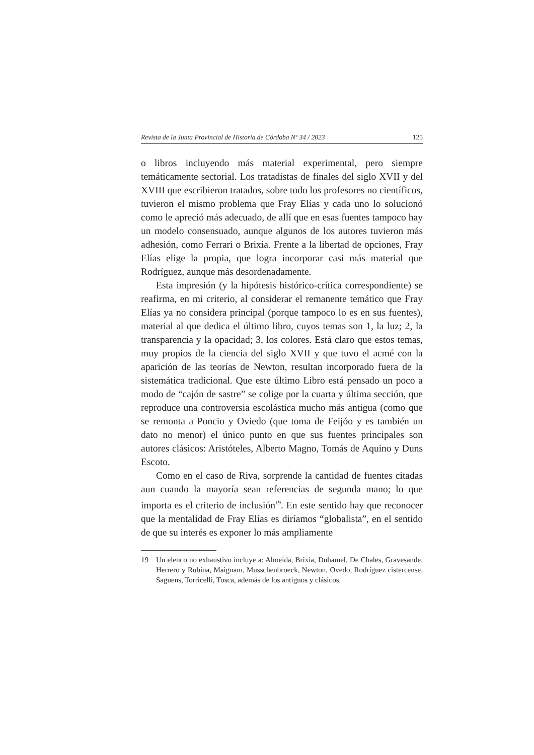Revista de la Junta Provincial de Historia de Córdoba Nº 34 / 2023 125
o libros incluyendo más material experimental, pero siempre temáticamente sectorial. Los tratadistas de finales del siglo XVII y del XVIII que escribieron tratados, sobre todo los profesores no científicos, tuvieron el mismo problema que Fray Elías y cada uno lo solucionó como le apreció más adecuado, de allí que en esas fuentes tampoco hay un modelo consensuado, aunque algunos de los autores tuvieron más adhesión, como Ferrari o Brixia. Frente a la libertad de opciones, Fray Elías elige la propia, que logra incorporar casi más material que Rodríguez, aunque más desordenadamente.
Esta impresión (y la hipótesis histórico-crítica correspondiente) se reafirma, en mi criterio, al considerar el remanente temático que Fray Elías ya no considera principal (porque tampoco lo es en sus fuentes), material al que dedica el último libro, cuyos temas son 1, la luz; 2, la transparencia y la opacidad; 3, los colores. Está claro que estos temas, muy propios de la ciencia del siglo XVII y que tuvo el acmé con la aparición de las teorías de Newton, resultan incorporado fuera de la sistemática tradicional. Que este último Libro está pensado un poco a modo de “cajón de sastre” se colige por la cuarta y última sección, que reproduce una controversia escolástica mucho más antigua (como que se remonta a Poncio y Oviedo (que toma de Feijóo y es también un dato no menor) el único punto en que sus fuentes principales son autores clásicos: Aristóteles, Alberto Magno, Tomás de Aquino y Duns Escoto.
Como en el caso de Riva, sorprende la cantidad de fuentes citadas aun cuando la mayoría sean referencias de segunda mano; lo que importa es el criterio de inclusión<sup>19</sup>. En este sentido hay que reconocer que la mentalidad de Fray Elías es diríamos “globalista”, en el sentido de que su interés es exponer lo más ampliamente
19 Un elenco no exhaustivo incluye a: Almeida, Brixia, Duhamel, De Chales, Gravesande, Herrero y Rubina, Maignam, Musschenbroeck, Newton, Ovedo, Rodríguez cistercense, Saguens, Torricelli, Tosca, además de los antiguos y clásicos.